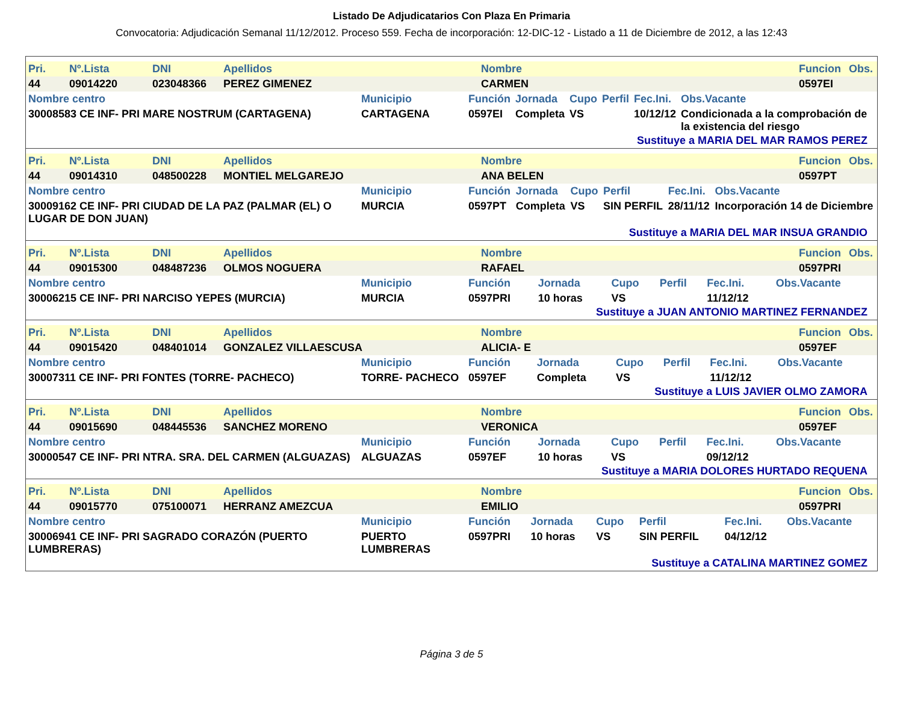Listado De Adjudicatarios Con Plaza En Primaria
Convocatoria: Adjudicación Semanal 11/12/2012. Proceso 559. Fecha de incorporación: 12-DIC-12 - Listado a 11 de Diciembre de 2012, a las 12:43
| Pri. | Nº.Lista | DNI | Apellidos | Nombre | Funcion | Obs. |
| --- | --- | --- | --- | --- | --- | --- |
| 44 | 09014220 | 023048366 | PEREZ GIMENEZ | CARMEN | 0597EI | |
| Nombre centro | Municipio | Función | Jornada | Cupo | Perfil | Fec.Ini. | Obs.Vacante |
| --- | --- | --- | --- | --- | --- | --- | --- |
| 30008583 CE INF- PRI MARE NOSTRUM (CARTAGENA) | CARTAGENA | 0597EI | Completa | VS | | 10/12/12 | Condicionada a la comprobación de la existencia del riesgo |
Sustituye a MARIA DEL MAR RAMOS PEREZ
| Pri. | Nº.Lista | DNI | Apellidos | Nombre | Funcion | Obs. |
| --- | --- | --- | --- | --- | --- | --- |
| 44 | 09014310 | 048500228 | MONTIEL MELGAREJO | ANA BELEN | 0597PT | |
| Nombre centro | Municipio | Función | Jornada | Cupo | Perfil | Fec.Ini. | Obs.Vacante |
| --- | --- | --- | --- | --- | --- | --- | --- |
| 30009162 CE INF- PRI CIUDAD DE LA PAZ (PALMAR (EL) O LUGAR DE DON JUAN) | MURCIA | 0597PT | Completa | VS | SIN PERFIL | 28/11/12 | Incorporación 14 de Diciembre |
Sustituye a MARIA DEL MAR INSUA GRANDIO
| Pri. | Nº.Lista | DNI | Apellidos | Nombre | Funcion | Obs. |
| --- | --- | --- | --- | --- | --- | --- |
| 44 | 09015300 | 048487236 | OLMOS NOGUERA | RAFAEL | 0597PRI | |
| Nombre centro | Municipio | Función | Jornada | Cupo | Perfil | Fec.Ini. | Obs.Vacante |
| --- | --- | --- | --- | --- | --- | --- | --- |
| 30006215 CE INF- PRI NARCISO YEPES (MURCIA) | MURCIA | 0597PRI | 10 horas | VS | | 11/12/12 | |
Sustituye a JUAN ANTONIO MARTINEZ FERNANDEZ
| Pri. | Nº.Lista | DNI | Apellidos | Nombre | Funcion | Obs. |
| --- | --- | --- | --- | --- | --- | --- |
| 44 | 09015420 | 048401014 | GONZALEZ VILLAESCUSA | ALICIA- E | 0597EF | |
| Nombre centro | Municipio | Función | Jornada | Cupo | Perfil | Fec.Ini. | Obs.Vacante |
| --- | --- | --- | --- | --- | --- | --- | --- |
| 30007311 CE INF- PRI FONTES (TORRE- PACHECO) | TORRE- PACHECO | 0597EF | Completa | VS | | 11/12/12 | |
Sustituye a LUIS JAVIER OLMO ZAMORA
| Pri. | Nº.Lista | DNI | Apellidos | Nombre | Funcion | Obs. |
| --- | --- | --- | --- | --- | --- | --- |
| 44 | 09015690 | 048445536 | SANCHEZ MORENO | VERONICA | 0597EF | |
| Nombre centro | Municipio | Función | Jornada | Cupo | Perfil | Fec.Ini. | Obs.Vacante |
| --- | --- | --- | --- | --- | --- | --- | --- |
| 30000547 CE INF- PRI NTRA. SRA. DEL CARMEN (ALGUAZAS) | ALGUAZAS | 0597EF | 10 horas | VS | | 09/12/12 | |
Sustituye a MARIA DOLORES HURTADO REQUENA
| Pri. | Nº.Lista | DNI | Apellidos | Nombre | Funcion | Obs. |
| --- | --- | --- | --- | --- | --- | --- |
| 44 | 09015770 | 075100071 | HERRANZ AMEZCUA | EMILIO | 0597PRI | |
| Nombre centro | Municipio | Función | Jornada | Cupo | Perfil | Fec.Ini. | Obs.Vacante |
| --- | --- | --- | --- | --- | --- | --- | --- |
| 30006941 CE INF- PRI SAGRADO CORAZÓN (PUERTO LUMBRERAS) | PUERTO LUMBRERAS | 0597PRI | 10 horas | VS | SIN PERFIL | 04/12/12 | |
Sustituye a CATALINA MARTINEZ GOMEZ
Página 3 de 5